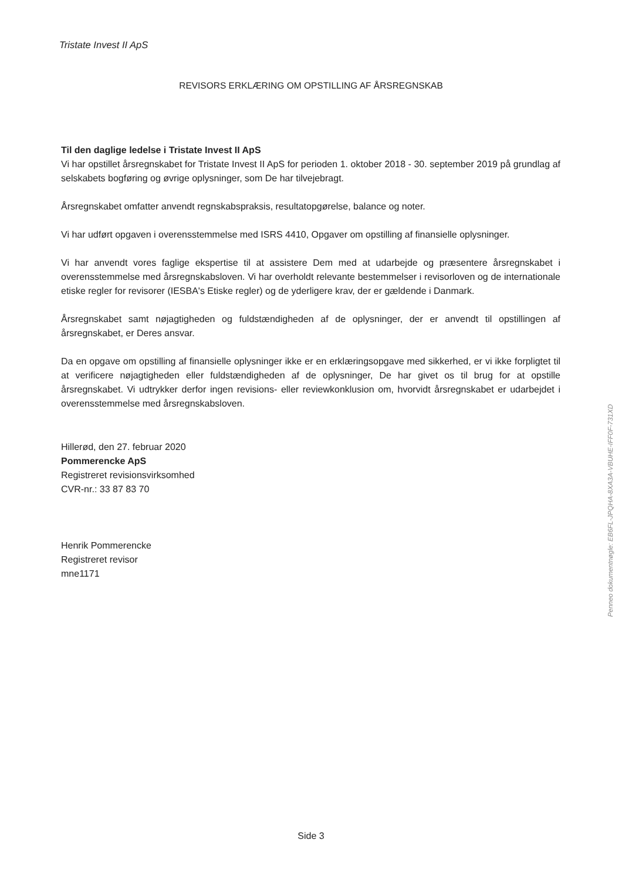Tristate Invest II ApS
REVISORS ERKLÆRING OM OPSTILLING AF ÅRSREGNSKAB
Til den daglige ledelse i Tristate Invest II ApS
Vi har opstillet årsregnskabet for Tristate Invest II ApS for perioden 1. oktober 2018 - 30. september 2019 på grundlag af selskabets bogføring og øvrige oplysninger, som De har tilvejebragt.
Årsregnskabet omfatter anvendt regnskabspraksis, resultatopgørelse, balance og noter.
Vi har udført opgaven i overensstemmelse med ISRS 4410, Opgaver om opstilling af finansielle oplysninger.
Vi har anvendt vores faglige ekspertise til at assistere Dem med at udarbejde og præsentere årsregnskabet i overensstemmelse med årsregnskabsloven. Vi har overholdt relevante bestemmelser i revisorloven og de internationale etiske regler for revisorer (IESBA's Etiske regler) og de yderligere krav, der er gældende i Danmark.
Årsregnskabet samt nøjagtigheden og fuldstændigheden af de oplysninger, der er anvendt til opstillingen af årsregnskabet, er Deres ansvar.
Da en opgave om opstilling af finansielle oplysninger ikke er en erklæringsopgave med sikkerhed, er vi ikke forpligtet til at verificere nøjagtigheden eller fuldstændigheden af de oplysninger, De har givet os til brug for at opstille årsregnskabet. Vi udtrykker derfor ingen revisions- eller reviewkonklusion om, hvorvidt årsregnskabet er udarbejdet i overensstemmelse med årsregnskabsloven.
Hillerød, den 27. februar 2020
Pommerencke ApS
Registreret revisionsvirksomhed
CVR-nr.: 33 87 83 70
Henrik Pommerencke
Registreret revisor
mne1171
Side 3
Penneo dokumentnøgle: EB6FL-JPQHA-8XA3A-VBUHE-IFF0F-731XD